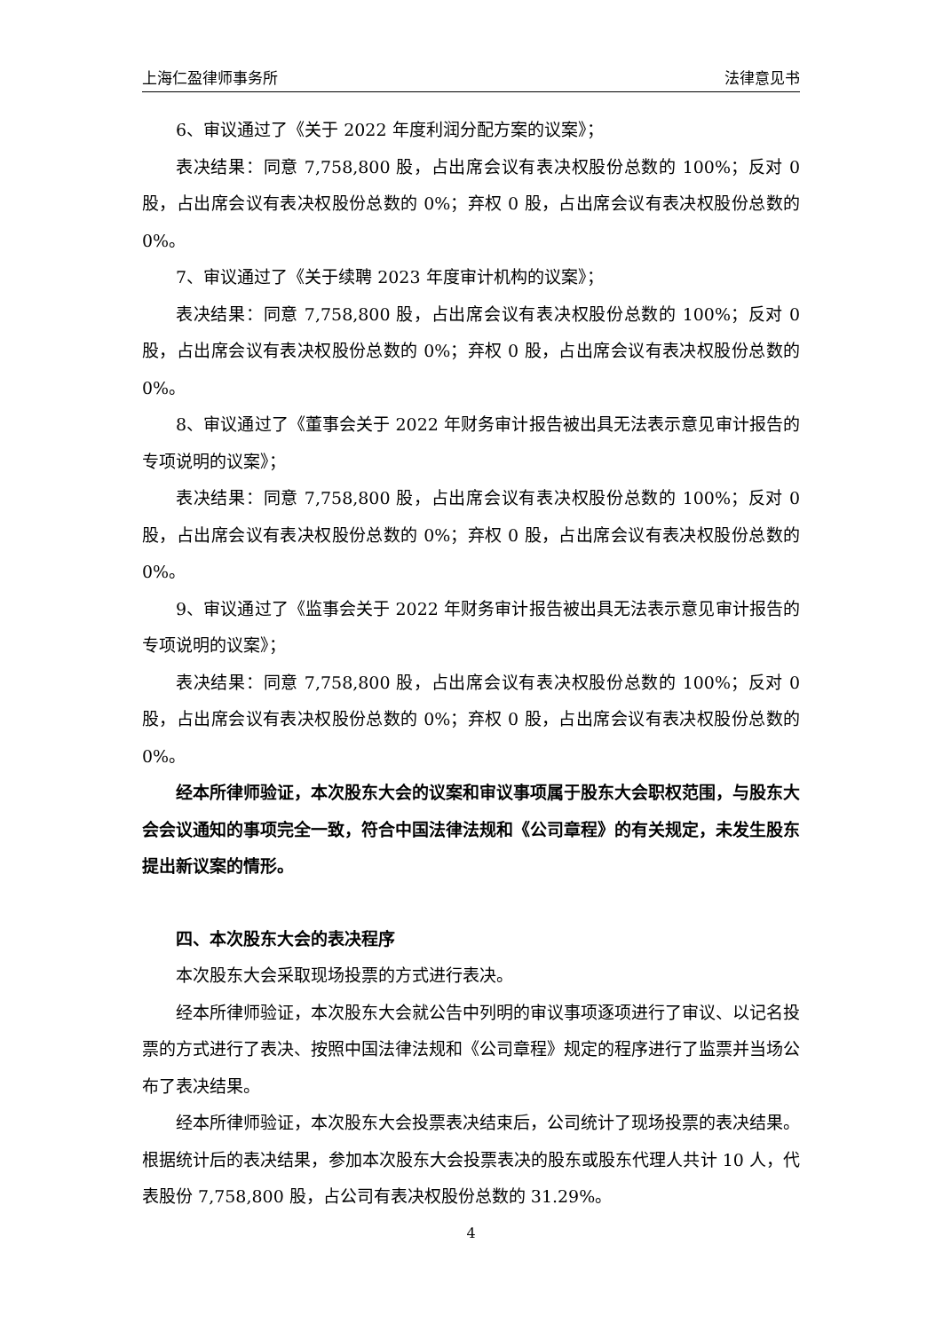上海仁盈律师事务所 法律意见书
6、审议通过了《关于 2022 年度利润分配方案的议案》；
表决结果：同意 7,758,800 股，占出席会议有表决权股份总数的 100%；反对 0 股，占出席会议有表决权股份总数的 0%；弃权 0 股，占出席会议有表决权股份总数的 0%。
7、审议通过了《关于续聘 2023 年度审计机构的议案》；
表决结果：同意 7,758,800 股，占出席会议有表决权股份总数的 100%；反对 0 股，占出席会议有表决权股份总数的 0%；弃权 0 股，占出席会议有表决权股份总数的 0%。
8、审议通过了《董事会关于 2022 年财务审计报告被出具无法表示意见审计报告的专项说明的议案》；
表决结果：同意 7,758,800 股，占出席会议有表决权股份总数的 100%；反对 0 股，占出席会议有表决权股份总数的 0%；弃权 0 股，占出席会议有表决权股份总数的 0%。
9、审议通过了《监事会关于 2022 年财务审计报告被出具无法表示意见审计报告的专项说明的议案》；
表决结果：同意 7,758,800 股，占出席会议有表决权股份总数的 100%；反对 0 股，占出席会议有表决权股份总数的 0%；弃权 0 股，占出席会议有表决权股份总数的 0%。
经本所律师验证，本次股东大会的议案和审议事项属于股东大会职权范围，与股东大会会议通知的事项完全一致，符合中国法律法规和《公司章程》的有关规定，未发生股东提出新议案的情形。
四、本次股东大会的表决程序
本次股东大会采取现场投票的方式进行表决。
经本所律师验证，本次股东大会就公告中列明的审议事项逐项进行了审议、以记名投票的方式进行了表决、按照中国法律法规和《公司章程》规定的程序进行了监票并当场公布了表决结果。
经本所律师验证，本次股东大会投票表决结束后，公司统计了现场投票的表决结果。根据统计后的表决结果，参加本次股东大会投票表决的股东或股东代理人共计 10 人，代表股份 7,758,800 股，占公司有表决权股份总数的 31.29%。
4